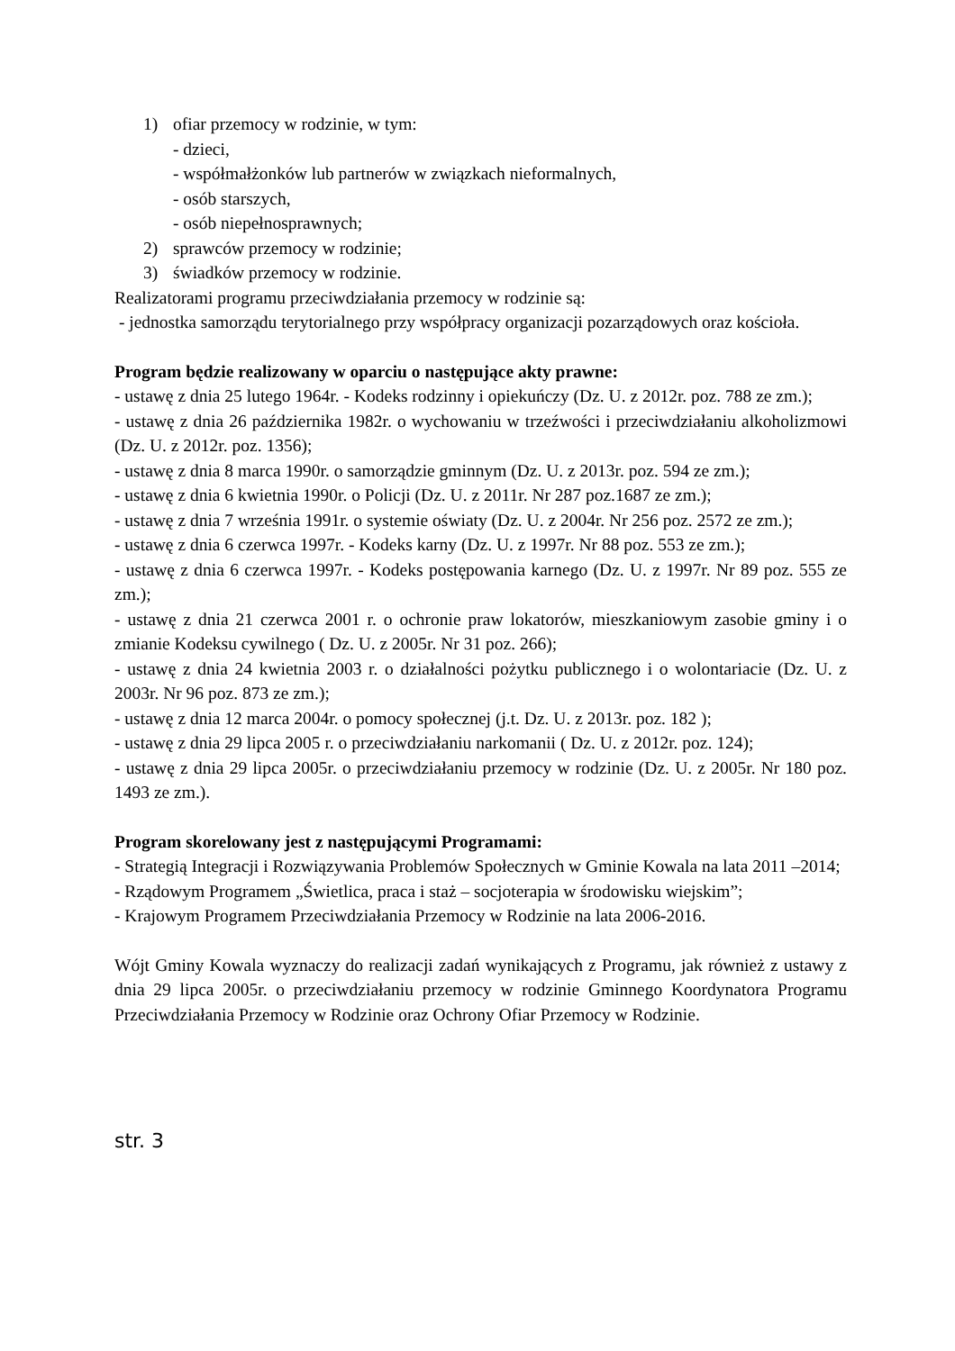1) ofiar przemocy w rodzinie, w tym:
- dzieci,
- współmałżonków lub partnerów w związkach nieformalnych,
- osób starszych,
- osób niepełnosprawnych;
2) sprawców przemocy w rodzinie;
3) świadków przemocy w rodzinie.
Realizatorami programu przeciwdziałania przemocy w rodzinie są:
- jednostka samorządu terytorialnego przy współpracy organizacji pozarządowych oraz kościoła.
Program będzie realizowany w oparciu o następujące akty prawne:
- ustawę z dnia 25 lutego 1964r. - Kodeks rodzinny i opiekuńczy (Dz. U. z 2012r. poz. 788 ze zm.);
- ustawę z dnia 26 października 1982r. o wychowaniu w trzeźwości i przeciwdziałaniu alkoholizmowi (Dz. U. z 2012r. poz. 1356);
- ustawę z dnia 8 marca 1990r. o samorządzie gminnym (Dz. U. z 2013r. poz. 594 ze zm.);
- ustawę z dnia 6 kwietnia 1990r. o Policji (Dz. U. z 2011r. Nr 287 poz.1687 ze zm.);
- ustawę z dnia 7 września 1991r. o systemie oświaty (Dz. U. z 2004r. Nr 256 poz. 2572 ze zm.);
- ustawę z dnia 6 czerwca 1997r. - Kodeks karny (Dz. U. z 1997r. Nr 88 poz. 553 ze zm.);
- ustawę z dnia 6 czerwca 1997r. - Kodeks postępowania karnego (Dz. U. z 1997r. Nr 89 poz. 555 ze zm.);
- ustawę z dnia 21 czerwca 2001 r. o ochronie praw lokatorów, mieszkaniowym zasobie gminy i o zmianie Kodeksu cywilnego ( Dz. U. z 2005r. Nr 31 poz. 266);
- ustawę z dnia 24 kwietnia 2003 r. o działalności pożytku publicznego i o wolontariacie (Dz. U. z 2003r. Nr 96 poz. 873 ze zm.);
- ustawę z dnia 12 marca 2004r. o pomocy społecznej (j.t. Dz. U. z 2013r. poz. 182 );
- ustawę z dnia 29 lipca 2005 r. o przeciwdziałaniu narkomanii ( Dz. U. z 2012r. poz. 124);
- ustawę z dnia 29 lipca 2005r. o przeciwdziałaniu przemocy w rodzinie (Dz. U. z 2005r. Nr 180 poz. 1493 ze zm.).
Program skorelowany jest z następującymi Programami:
- Strategią Integracji i Rozwiązywania Problemów Społecznych w Gminie Kowala na lata 2011 –2014;
- Rządowym Programem „Świetlica, praca i staż – socjoterapia w środowisku wiejskim”;
- Krajowym Programem Przeciwdziałania Przemocy w Rodzinie na lata 2006-2016.
Wójt Gminy Kowala wyznaczy do realizacji zadań wynikających z Programu, jak również z ustawy z dnia 29 lipca 2005r. o przeciwdziałaniu przemocy w rodzinie Gminnego Koordynatora Programu Przeciwdziałania Przemocy w Rodzinie oraz Ochrony Ofiar Przemocy w Rodzinie.
str. 3